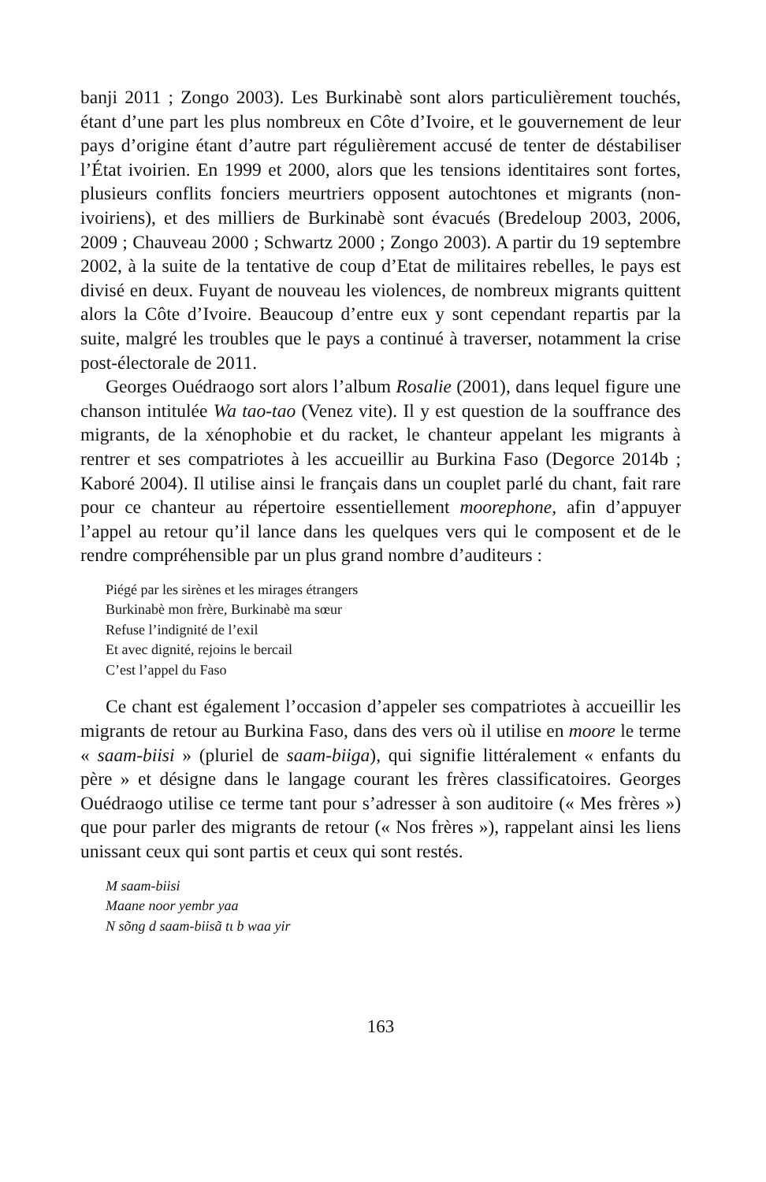banji 2011 ; Zongo 2003). Les Burkinabè sont alors particulièrement touchés, étant d’une part les plus nombreux en Côte d’Ivoire, et le gouvernement de leur pays d’origine étant d’autre part régulièrement accusé de tenter de déstabiliser l’État ivoirien. En 1999 et 2000, alors que les tensions identitaires sont fortes, plusieurs conflits fonciers meurtriers opposent autochtones et migrants (non-ivoiriens), et des milliers de Burkinabè sont évacués (Bredeloup 2003, 2006, 2009 ; Chauveau 2000 ; Schwartz 2000 ; Zongo 2003). A partir du 19 septembre 2002, à la suite de la tentative de coup d’Etat de militaires rebelles, le pays est divisé en deux. Fuyant de nouveau les violences, de nombreux migrants quittent alors la Côte d’Ivoire. Beaucoup d’entre eux y sont cependant repartis par la suite, malgré les troubles que le pays a continué à traverser, notamment la crise post-électorale de 2011.
Georges Ouédraogo sort alors l’album Rosalie (2001), dans lequel figure une chanson intitulée Wa tao-tao (Venez vite). Il y est question de la souffrance des migrants, de la xénophobie et du racket, le chanteur appelant les migrants à rentrer et ses compatriotes à les accueillir au Burkina Faso (Degorce 2014b ; Kaboré 2004). Il utilise ainsi le français dans un couplet parlé du chant, fait rare pour ce chanteur au répertoire essentiellement moorephone, afin d’appuyer l’appel au retour qu’il lance dans les quelques vers qui le composent et de le rendre compréhensible par un plus grand nombre d’auditeurs :
Piégé par les sirènes et les mirages étrangers
Burkinabè mon frère, Burkinabè ma sœur
Refuse l’indignité de l’exil
Et avec dignité, rejoins le bercail
C’est l’appel du Faso
Ce chant est également l’occasion d’appeler ses compatriotes à accueillir les migrants de retour au Burkina Faso, dans des vers où il utilise en moore le terme « saam-biisi » (pluriel de saam-biiga), qui signifie littéralement « enfants du père » et désigne dans le langage courant les frères classificatoires. Georges Ouédraogo utilise ce terme tant pour s’adresser à son auditoire (« Mes frères ») que pour parler des migrants de retour (« Nos frères »), rappelant ainsi les liens unissant ceux qui sont partis et ceux qui sont restés.
M saam-biisi
Maane noor yembr yaa
N sõng d saam-biisã tɩ b waa yir
163